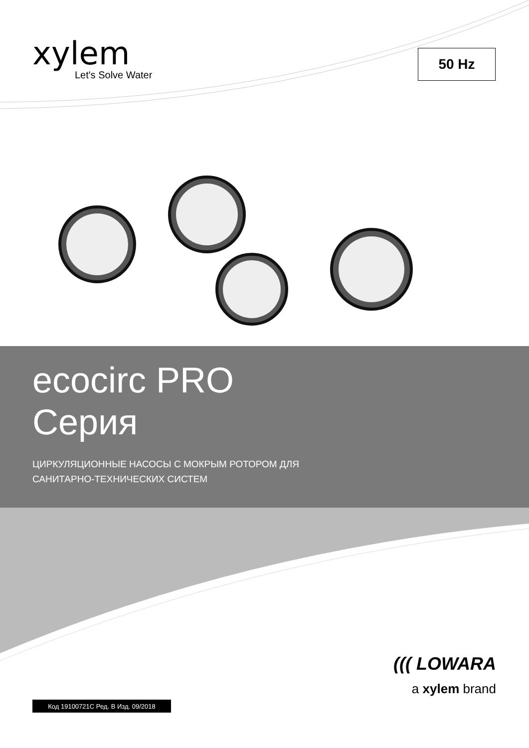xylem
Let's Solve Water
50 Hz
ecocirc PRO
Серия
ЦИРКУЛЯЦИОННЫЕ НАСОСЫ С МОКРЫМ РОТОРОМ ДЛЯ
САНИТАРНО-ТЕХНИЧЕСКИХ СИСТЕМ
Код 19100721C Ред. B Изд. 09/2018
((( LOWARA
a xylem brand